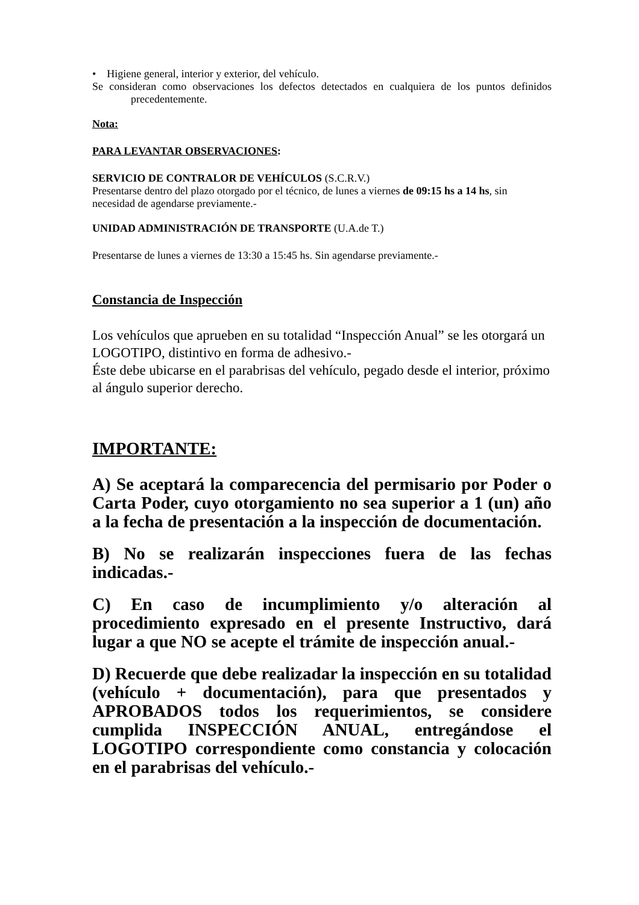• Higiene general, interior y exterior, del vehículo.
Se consideran como observaciones los defectos detectados en cualquiera de los puntos definidos precedentemente.
Nota:
PARA LEVANTAR OBSERVACIONES:
SERVICIO DE CONTRALOR DE VEHÍCULOS (S.C.R.V.)
Presentarse dentro del plazo otorgado por el técnico, de lunes a viernes de 09:15 hs a 14 hs, sin necesidad de agendarse previamente.-
UNIDAD ADMINISTRACIÓN DE TRANSPORTE (U.A.de T.)
Presentarse de lunes a viernes de 13:30 a 15:45 hs. Sin agendarse previamente.-
Constancia de Inspección
Los vehículos que aprueben en su totalidad “Inspección Anual” se les otorgará un LOGOTIPO, distintivo en forma de adhesivo.-
Éste debe ubicarse en el parabrisas del vehículo, pegado desde el interior, próximo al ángulo superior derecho.
IMPORTANTE:
A) Se aceptará la comparecencia del permisario por Poder o Carta Poder, cuyo otorgamiento no sea superior a 1 (un) año a la fecha de presentación a la inspección de documentación.
B) No se realizarán inspecciones fuera de las fechas indicadas.-
C) En caso de incumplimiento y/o alteración al procedimiento expresado en el presente Instructivo, dará lugar a que NO se acepte el trámite de inspección anual.-
D) Recuerde que debe realizadar la inspección en su totalidad (vehículo + documentación), para que presentados y APROBADOS todos los requerimientos, se considere cumplida INSPECCIÓN ANUAL, entregándose el LOGOTIPO correspondiente como constancia y colocación en el parabrisas del vehículo.-